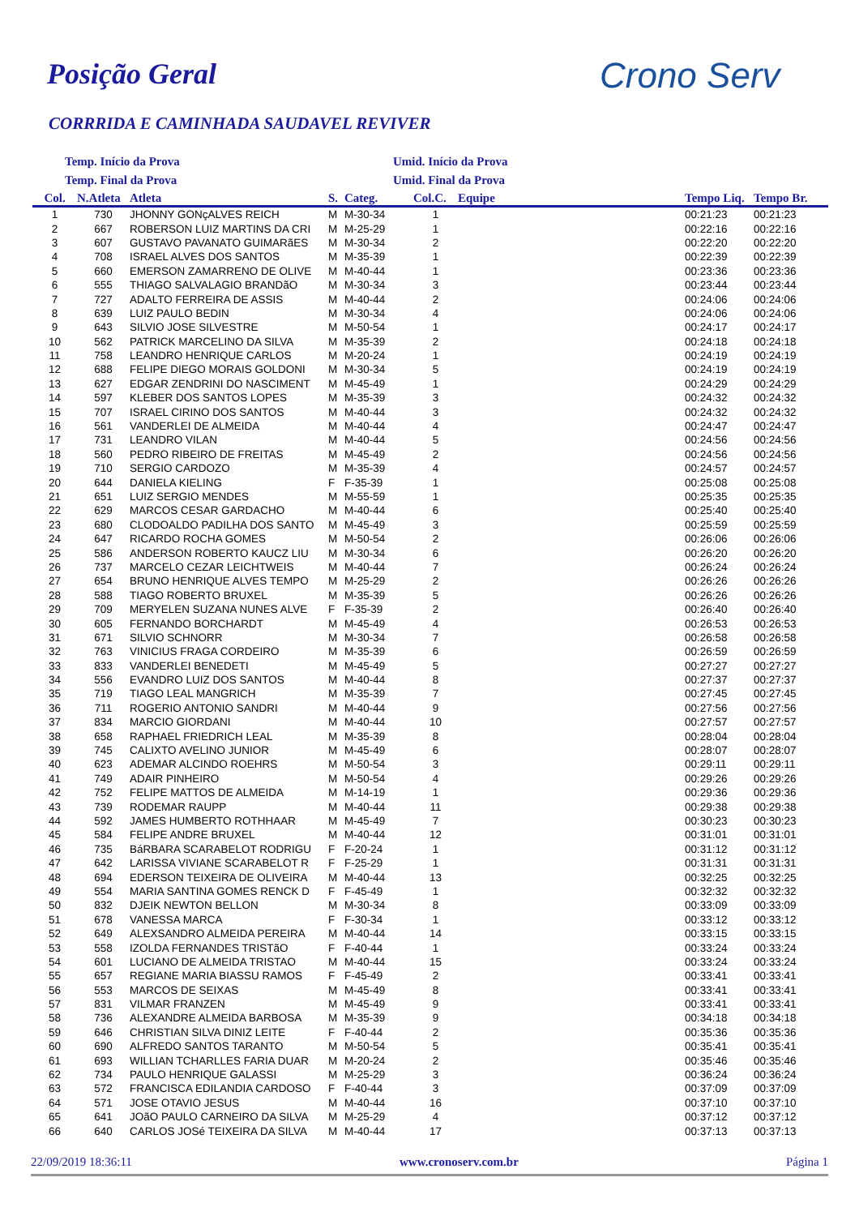Posição Geral Crono Serv
CORRRIDA E CAMINHADA SAUDAVEL REVIVER
Temp. Início da Prova
Temp. Final da Prova
Umid. Início da Prova
Umid. Final da Prova
| Col. | N.Atleta | Atleta | S. | Categ. | Col.C. | Equipe | Tempo Liq. | Tempo Br. |
| --- | --- | --- | --- | --- | --- | --- | --- | --- |
| 1 | 730 | JHONNY GONçALVES REICH | M | M-30-34 | 1 | | 00:21:23 | 00:21:23 |
| 2 | 667 | ROBERSON LUIZ MARTINS DA CRI | M | M-25-29 | 1 | | 00:22:16 | 00:22:16 |
| 3 | 607 | GUSTAVO PAVANATO GUIMARãES | M | M-30-34 | 2 | | 00:22:20 | 00:22:20 |
| 4 | 708 | ISRAEL ALVES DOS SANTOS | M | M-35-39 | 1 | | 00:22:39 | 00:22:39 |
| 5 | 660 | EMERSON ZAMARRENO DE OLIVE | M | M-40-44 | 1 | | 00:23:36 | 00:23:36 |
| 6 | 555 | THIAGO SALVALAGIO BRANDãO | M | M-30-34 | 3 | | 00:23:44 | 00:23:44 |
| 7 | 727 | ADALTO FERREIRA DE ASSIS | M | M-40-44 | 2 | | 00:24:06 | 00:24:06 |
| 8 | 639 | LUIZ PAULO BEDIN | M | M-30-34 | 4 | | 00:24:06 | 00:24:06 |
| 9 | 643 | SILVIO JOSE SILVESTRE | M | M-50-54 | 1 | | 00:24:17 | 00:24:17 |
| 10 | 562 | PATRICK MARCELINO DA SILVA | M | M-35-39 | 2 | | 00:24:18 | 00:24:18 |
| 11 | 758 | LEANDRO HENRIQUE CARLOS | M | M-20-24 | 1 | | 00:24:19 | 00:24:19 |
| 12 | 688 | FELIPE DIEGO MORAIS GOLDONI | M | M-30-34 | 5 | | 00:24:19 | 00:24:19 |
| 13 | 627 | EDGAR ZENDRINI DO NASCIMENT | M | M-45-49 | 1 | | 00:24:29 | 00:24:29 |
| 14 | 597 | KLEBER DOS SANTOS LOPES | M | M-35-39 | 3 | | 00:24:32 | 00:24:32 |
| 15 | 707 | ISRAEL CIRINO DOS SANTOS | M | M-40-44 | 3 | | 00:24:32 | 00:24:32 |
| 16 | 561 | VANDERLEI DE ALMEIDA | M | M-40-44 | 4 | | 00:24:47 | 00:24:47 |
| 17 | 731 | LEANDRO VILAN | M | M-40-44 | 5 | | 00:24:56 | 00:24:56 |
| 18 | 560 | PEDRO RIBEIRO DE FREITAS | M | M-45-49 | 2 | | 00:24:56 | 00:24:56 |
| 19 | 710 | SERGIO CARDOZO | M | M-35-39 | 4 | | 00:24:57 | 00:24:57 |
| 20 | 644 | DANIELA KIELING | F | F-35-39 | 1 | | 00:25:08 | 00:25:08 |
| 21 | 651 | LUIZ SERGIO MENDES | M | M-55-59 | 1 | | 00:25:35 | 00:25:35 |
| 22 | 629 | MARCOS CESAR GARDACHO | M | M-40-44 | 6 | | 00:25:40 | 00:25:40 |
| 23 | 680 | CLODOALDO PADILHA DOS SANTO | M | M-45-49 | 3 | | 00:25:59 | 00:25:59 |
| 24 | 647 | RICARDO ROCHA GOMES | M | M-50-54 | 2 | | 00:26:06 | 00:26:06 |
| 25 | 586 | ANDERSON ROBERTO KAUCZ LIU | M | M-30-34 | 6 | | 00:26:20 | 00:26:20 |
| 26 | 737 | MARCELO CEZAR LEICHTWEIS | M | M-40-44 | 7 | | 00:26:24 | 00:26:24 |
| 27 | 654 | BRUNO HENRIQUE ALVES TEMPO | M | M-25-29 | 2 | | 00:26:26 | 00:26:26 |
| 28 | 588 | TIAGO ROBERTO BRUXEL | M | M-35-39 | 5 | | 00:26:26 | 00:26:26 |
| 29 | 709 | MERYELEN SUZANA NUNES ALVE | F | F-35-39 | 2 | | 00:26:40 | 00:26:40 |
| 30 | 605 | FERNANDO BORCHARDT | M | M-45-49 | 4 | | 00:26:53 | 00:26:53 |
| 31 | 671 | SILVIO SCHNORR | M | M-30-34 | 7 | | 00:26:58 | 00:26:58 |
| 32 | 763 | VINICIUS FRAGA CORDEIRO | M | M-35-39 | 6 | | 00:26:59 | 00:26:59 |
| 33 | 833 | VANDERLEI BENEDETI | M | M-45-49 | 5 | | 00:27:27 | 00:27:27 |
| 34 | 556 | EVANDRO LUIZ DOS SANTOS | M | M-40-44 | 8 | | 00:27:37 | 00:27:37 |
| 35 | 719 | TIAGO LEAL MANGRICH | M | M-35-39 | 7 | | 00:27:45 | 00:27:45 |
| 36 | 711 | ROGERIO ANTONIO SANDRI | M | M-40-44 | 9 | | 00:27:56 | 00:27:56 |
| 37 | 834 | MARCIO GIORDANI | M | M-40-44 | 10 | | 00:27:57 | 00:27:57 |
| 38 | 658 | RAPHAEL FRIEDRICH LEAL | M | M-35-39 | 8 | | 00:28:04 | 00:28:04 |
| 39 | 745 | CALIXTO AVELINO JUNIOR | M | M-45-49 | 6 | | 00:28:07 | 00:28:07 |
| 40 | 623 | ADEMAR ALCINDO ROEHRS | M | M-50-54 | 3 | | 00:29:11 | 00:29:11 |
| 41 | 749 | ADAIR PINHEIRO | M | M-50-54 | 4 | | 00:29:26 | 00:29:26 |
| 42 | 752 | FELIPE MATTOS DE ALMEIDA | M | M-14-19 | 1 | | 00:29:36 | 00:29:36 |
| 43 | 739 | RODEMAR RAUPP | M | M-40-44 | 11 | | 00:29:38 | 00:29:38 |
| 44 | 592 | JAMES HUMBERTO ROTHHAAR | M | M-45-49 | 7 | | 00:30:23 | 00:30:23 |
| 45 | 584 | FELIPE ANDRE BRUXEL | M | M-40-44 | 12 | | 00:31:01 | 00:31:01 |
| 46 | 735 | BáRBARA SCARABELOT RODRIGU | F | F-20-24 | 1 | | 00:31:12 | 00:31:12 |
| 47 | 642 | LARISSA VIVIANE SCARABELOT R | F | F-25-29 | 1 | | 00:31:31 | 00:31:31 |
| 48 | 694 | EDERSON TEIXEIRA DE OLIVEIRA | M | M-40-44 | 13 | | 00:32:25 | 00:32:25 |
| 49 | 554 | MARIA SANTINA GOMES RENCK D | F | F-45-49 | 1 | | 00:32:32 | 00:32:32 |
| 50 | 832 | DJEIK NEWTON BELLON | M | M-30-34 | 8 | | 00:33:09 | 00:33:09 |
| 51 | 678 | VANESSA MARCA | F | F-30-34 | 1 | | 00:33:12 | 00:33:12 |
| 52 | 649 | ALEXSANDRO ALMEIDA PEREIRA | M | M-40-44 | 14 | | 00:33:15 | 00:33:15 |
| 53 | 558 | IZOLDA FERNANDES TRISTãO | F | F-40-44 | 1 | | 00:33:24 | 00:33:24 |
| 54 | 601 | LUCIANO DE ALMEIDA TRISTAO | M | M-40-44 | 15 | | 00:33:24 | 00:33:24 |
| 55 | 657 | REGIANE MARIA BIASSU RAMOS | F | F-45-49 | 2 | | 00:33:41 | 00:33:41 |
| 56 | 553 | MARCOS DE SEIXAS | M | M-45-49 | 8 | | 00:33:41 | 00:33:41 |
| 57 | 831 | VILMAR FRANZEN | M | M-45-49 | 9 | | 00:33:41 | 00:33:41 |
| 58 | 736 | ALEXANDRE ALMEIDA BARBOSA | M | M-35-39 | 9 | | 00:34:18 | 00:34:18 |
| 59 | 646 | CHRISTIAN SILVA DINIZ LEITE | F | F-40-44 | 2 | | 00:35:36 | 00:35:36 |
| 60 | 690 | ALFREDO SANTOS TARANTO | M | M-50-54 | 5 | | 00:35:41 | 00:35:41 |
| 61 | 693 | WILLIAN TCHARLLES FARIA DUAR | M | M-20-24 | 2 | | 00:35:46 | 00:35:46 |
| 62 | 734 | PAULO HENRIQUE GALASSI | M | M-25-29 | 3 | | 00:36:24 | 00:36:24 |
| 63 | 572 | FRANCISCA EDILANDIA CARDOSO | F | F-40-44 | 3 | | 00:37:09 | 00:37:09 |
| 64 | 571 | JOSE OTAVIO JESUS | M | M-40-44 | 16 | | 00:37:10 | 00:37:10 |
| 65 | 641 | JOãO PAULO CARNEIRO DA SILVA | M | M-25-29 | 4 | | 00:37:12 | 00:37:12 |
| 66 | 640 | CARLOS JOSé TEIXEIRA DA SILVA | M | M-40-44 | 17 | | 00:37:13 | 00:37:13 |
22/09/2019 18:36:11 www.cronoserv.com.br Página 1